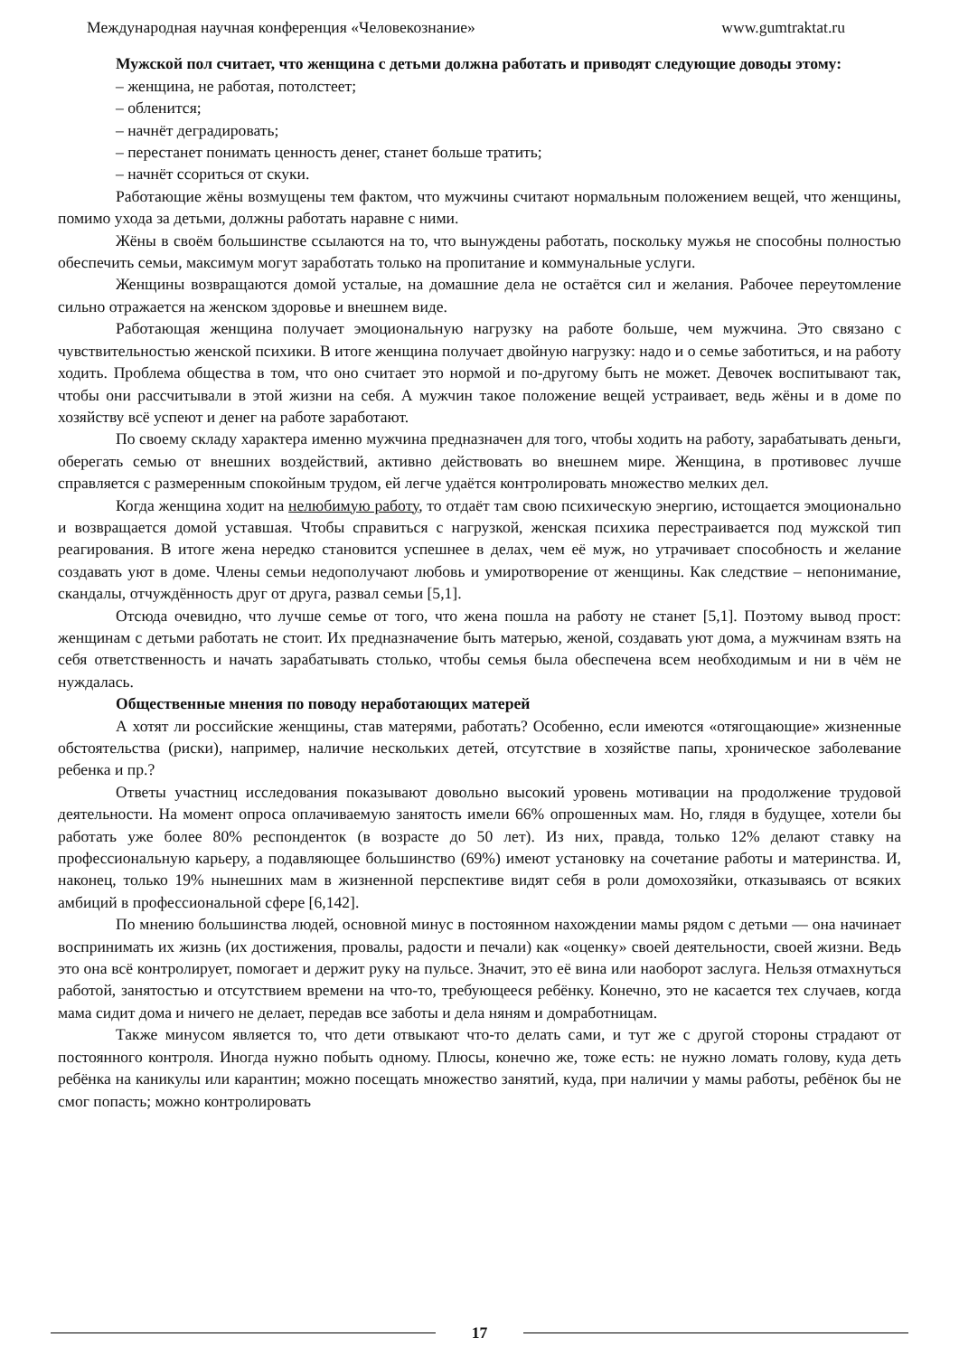Международная научная конференция «Человекознание» www.gumtraktat.ru
Мужской пол считает, что женщина с детьми должна работать и приводят следующие доводы этому:
– женщина, не работая, потолстеет;
– обленится;
– начнёт деградировать;
– перестанет понимать ценность денег, станет больше тратить;
– начнёт ссориться от скуки.
Работающие жёны возмущены тем фактом, что мужчины считают нормальным положением вещей, что женщины, помимо ухода за детьми, должны работать наравне с ними.
Жёны в своём большинстве ссылаются на то, что вынуждены работать, поскольку мужья не способны полностью обеспечить семьи, максимум могут заработать только на пропитание и коммунальные услуги.
Женщины возвращаются домой усталые, на домашние дела не остаётся сил и желания. Рабочее переутомление сильно отражается на женском здоровье и внешнем виде.
Работающая женщина получает эмоциональную нагрузку на работе больше, чем мужчина. Это связано с чувствительностью женской психики. В итоге женщина получает двойную нагрузку: надо и о семье заботиться, и на работу ходить. Проблема общества в том, что оно считает это нормой и по-другому быть не может. Девочек воспитывают так, чтобы они рассчитывали в этой жизни на себя. А мужчин такое положение вещей устраивает, ведь жёны и в доме по хозяйству всё успеют и денег на работе заработают.
По своему складу характера именно мужчина предназначен для того, чтобы ходить на работу, зарабатывать деньги, оберегать семью от внешних воздействий, активно действовать во внешнем мире. Женщина, в противовес лучше справляется с размеренным спокойным трудом, ей легче удаётся контролировать множество мелких дел.
Когда женщина ходит на нелюбимую работу, то отдаёт там свою психическую энергию, истощается эмоционально и возвращается домой уставшая. Чтобы справиться с нагрузкой, женская психика перестраивается под мужской тип реагирования. В итоге жена нередко становится успешнее в делах, чем её муж, но утрачивает способность и желание создавать уют в доме. Члены семьи недополучают любовь и умиротворение от женщины. Как следствие – непонимание, скандалы, отчуждённость друг от друга, развал семьи [5,1].
Отсюда очевидно, что лучше семье от того, что жена пошла на работу не станет [5,1]. Поэтому вывод прост: женщинам с детьми работать не стоит. Их предназначение быть матерью, женой, создавать уют дома, а мужчинам взять на себя ответственность и начать зарабатывать столько, чтобы семья была обеспечена всем необходимым и ни в чём не нуждалась.
Общественные мнения по поводу неработающих матерей
А хотят ли российские женщины, став матерями, работать? Особенно, если имеются «отягощающие» жизненные обстоятельства (риски), например, наличие нескольких детей, отсутствие в хозяйстве папы, хроническое заболевание ребенка и пр.?
Ответы участниц исследования показывают довольно высокий уровень мотивации на продолжение трудовой деятельности. На момент опроса оплачиваемую занятость имели 66% опрошенных мам. Но, глядя в будущее, хотели бы работать уже более 80% респонденток (в возрасте до 50 лет). Из них, правда, только 12% делают ставку на профессиональную карьеру, а подавляющее большинство (69%) имеют установку на сочетание работы и материнства. И, наконец, только 19% нынешних мам в жизненной перспективе видят себя в роли домохозяйки, отказываясь от всяких амбиций в профессиональной сфере [6,142].
По мнению большинства людей, основной минус в постоянном нахождении мамы рядом с детьми — она начинает воспринимать их жизнь (их достижения, провалы, радости и печали) как «оценку» своей деятельности, своей жизни. Ведь это она всё контролирует, помогает и держит руку на пульсе. Значит, это её вина или наоборот заслуга. Нельзя отмахнуться работой, занятостью и отсутствием времени на что-то, требующееся ребёнку. Конечно, это не касается тех случаев, когда мама сидит дома и ничего не делает, передав все заботы и дела няням и домработницам.
Также минусом является то, что дети отвыкают что-то делать сами, и тут же с другой стороны страдают от постоянного контроля. Иногда нужно побыть одному. Плюсы, конечно же, тоже есть: не нужно ломать голову, куда деть ребёнка на каникулы или карантин; можно посещать множество занятий, куда, при наличии у мамы работы, ребёнок бы не смог попасть; можно контролировать
17